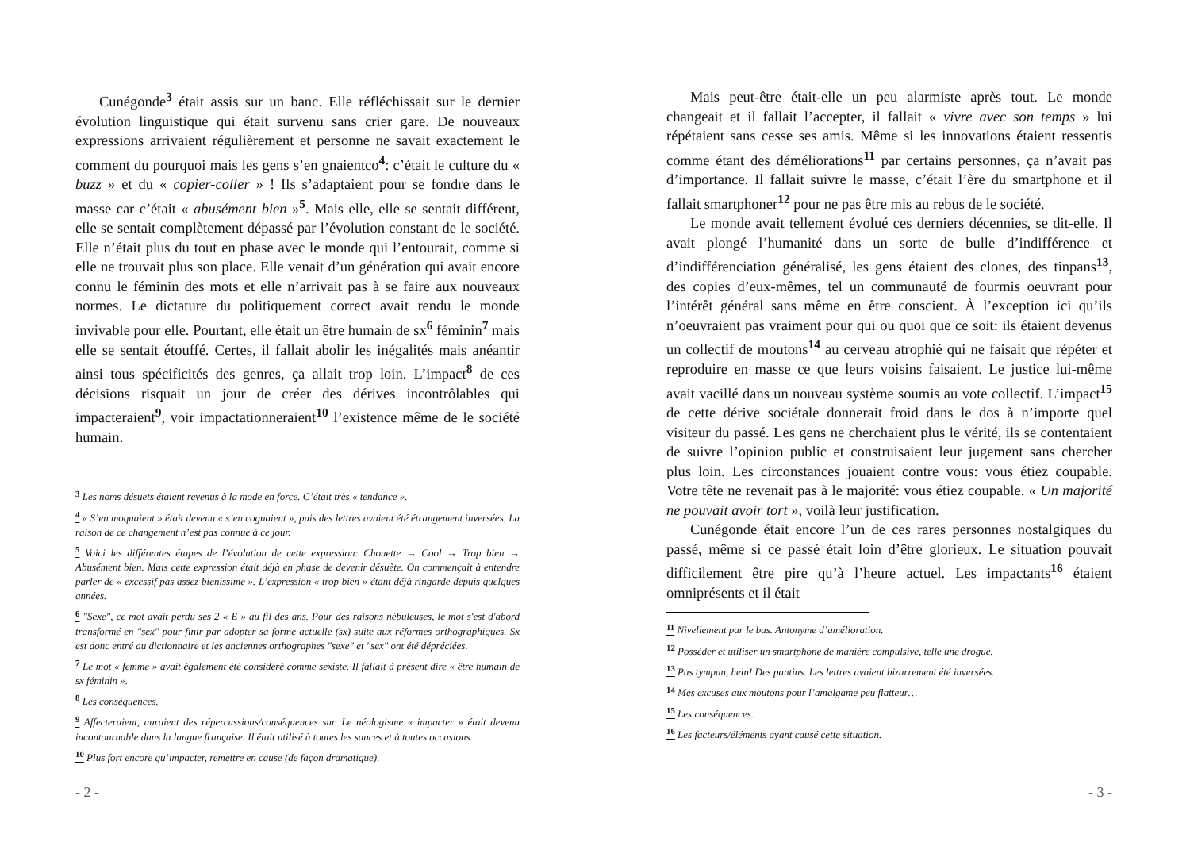Cunégonde<sup>3</sup> était assis sur un banc. Elle réfléchissait sur le dernier évolution linguistique qui était survenu sans crier gare. De nouveaux expressions arrivaient régulièrement et personne ne savait exactement le comment du pourquoi mais les gens s’en gnaientco<sup>4</sup>: c’était le culture du « buzz » et du « copier-coller » ! Ils s’adaptaient pour se fondre dans le masse car c’était « abusément bien »<sup>5</sup>. Mais elle, elle se sentait différent, elle se sentait complètement dépassé par l’évolution constant de le société. Elle n’était plus du tout en phase avec le monde qui l’entourait, comme si elle ne trouvait plus son place. Elle venait d’un génération qui avait encore connu le féminin des mots et elle n’arrivait pas à se faire aux nouveaux normes. Le dictature du politiquement correct avait rendu le monde invivable pour elle. Pourtant, elle était un être humain de sx<sup>6</sup> féminin<sup>7</sup> mais elle se sentait étouffé. Certes, il fallait abolir les inégalités mais anéantir ainsi tous spécificités des genres, ça allait trop loin. L’impact<sup>8</sup> de ces décisions risquait un jour de créer des dérives incontrôlables qui impacteraient<sup>9</sup>, voir impactationneraient<sup>10</sup> l’existence même de le société humain.
<sup>3</sup> Les noms désuets étaient revenus à la mode en force. C’était très « tendance ».
<sup>4</sup> « S’en moquaient » était devenu « s’en cognaient », puis des lettres avaient été étrangement inversées. La raison de ce changement n’est pas connue à ce jour.
<sup>5</sup> Voici les différentes étapes de l’évolution de cette expression: Chouette → Cool → Trop bien → Abusément bien. Mais cette expression était déjà en phase de devenir désuète. On commençait à entendre parler de « excessif pas assez bienissime ». L’expression « trop bien » étant déjà ringarde depuis quelques années.
<sup>6</sup> "Sexe", ce mot avait perdu ses 2 « E » au fil des ans. Pour des raisons nébuleuses, le mot s'est d'abord transformé en "sex" pour finir par adopter sa forme actuelle (sx) suite aux réformes orthographiques. Sx est donc entré au dictionnaire et les anciennes orthographes "sexe" et "sex" ont été dépréciées.
<sup>7</sup> Le mot « femme » avait également été considéré comme sexiste. Il fallait à présent dire « être humain de sx féminin ».
<sup>8</sup> Les conséquences.
<sup>9</sup> Affecteraient, auraient des répercussions/conséquences sur. Le néologisme « impacter » était devenu incontournable dans la langue française. Il était utilisé à toutes les sauces et à toutes occasions.
<sup>10</sup> Plus fort encore qu’impacter, remettre en cause (de façon dramatique).
- 2 -
Mais peut-être était-elle un peu alarmiste après tout. Le monde changeait et il fallait l’accepter, il fallait « vivre avec son temps » lui répétaient sans cesse ses amis. Même si les innovations étaient ressentis comme étant des déméliorations<sup>11</sup> par certains personnes, ça n’avait pas d’importance. Il fallait suivre le masse, c’était l’ère du smartphone et il fallait smartphoner<sup>12</sup> pour ne pas être mis au rebus de le société.
Le monde avait tellement évolué ces derniers décennies, se dit-elle. Il avait plongé l’humanité dans un sorte de bulle d’indifférence et d’indifférenciation généralisé, les gens étaient des clones, des tinpans<sup>13</sup>, des copies d’eux-mêmes, tel un communauté de fourmis oeuvrant pour l’intérêt général sans même en être conscient. À l’exception ici qu’ils n’oeuvraient pas vraiment pour qui ou quoi que ce soit: ils étaient devenus un collectif de moutons<sup>14</sup> au cerveau atrophié qui ne faisait que répéter et reproduire en masse ce que leurs voisins faisaient. Le justice lui-même avait vacillé dans un nouveau système soumis au vote collectif. L’impact<sup>15</sup> de cette dérive sociétale donnerait froid dans le dos à n’importe quel visiteur du passé. Les gens ne cherchaient plus le vérité, ils se contentaient de suivre l’opinion public et construisaient leur jugement sans chercher plus loin. Les circonstances jouaient contre vous: vous étiez coupable. Votre tête ne revenait pas à le majorité: vous étiez coupable. « Un majorité ne pouvait avoir tort », voilà leur justification.
Cunégonde était encore l’un de ces rares personnes nostalgiques du passé, même si ce passé était loin d’être glorieux. Le situation pouvait difficilement être pire qu’à l’heure actuel. Les impactants<sup>16</sup> étaient omniprésents et il était
<sup>11</sup> Nivellement par le bas. Antonyme d’amélioration.
<sup>12</sup> Posséder et utiliser un smartphone de manière compulsive, telle une drogue.
<sup>13</sup> Pas tympan, hein! Des pantins. Les lettres avaient bizarrement été inversées.
<sup>14</sup> Mes excuses aux moutons pour l’amalgame peu flatteur…
<sup>15</sup> Les conséquences.
<sup>16</sup> Les facteurs/éléments ayant causé cette situation.
- 3 -